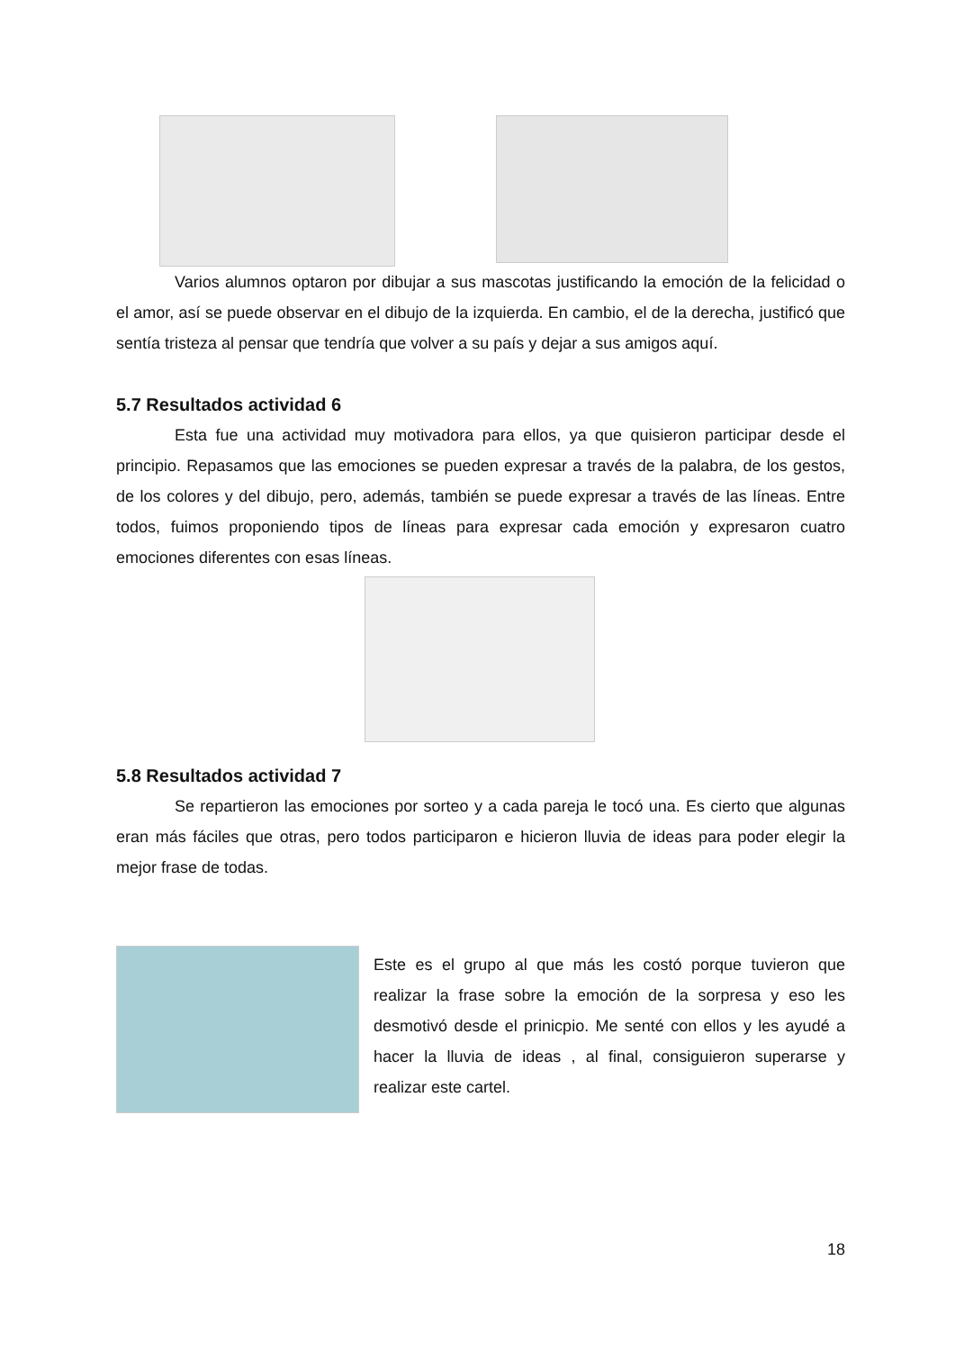Varios alumnos optaron por dibujar a sus mascotas justificando la emoción de la felicidad o el amor, así se puede observar en el dibujo de la izquierda. En cambio, el de la derecha, justificó que sentía tristeza al pensar que tendría que volver a su país y dejar a sus amigos aquí.
5.7 Resultados actividad 6
Esta fue una actividad muy motivadora para ellos, ya que quisieron participar desde el principio. Repasamos que las emociones se pueden expresar a través de la palabra, de los gestos, de los colores y del dibujo, pero, además, también se puede expresar a través de las líneas. Entre todos, fuimos proponiendo tipos de líneas para expresar cada emoción y expresaron cuatro emociones diferentes con esas líneas.
5.8 Resultados actividad 7
Se repartieron las emociones por sorteo y a cada pareja le tocó una. Es cierto que algunas eran más fáciles que otras, pero todos participaron e hicieron lluvia de ideas para poder elegir la mejor frase de todas.
Este es el grupo al que más les costó porque tuvieron que realizar la frase sobre la emoción de la sorpresa y eso les desmotivó desde el prinicpio. Me senté con ellos y les ayudé a hacer la lluvia de ideas , al final, consiguieron superarse y realizar este cartel.
18